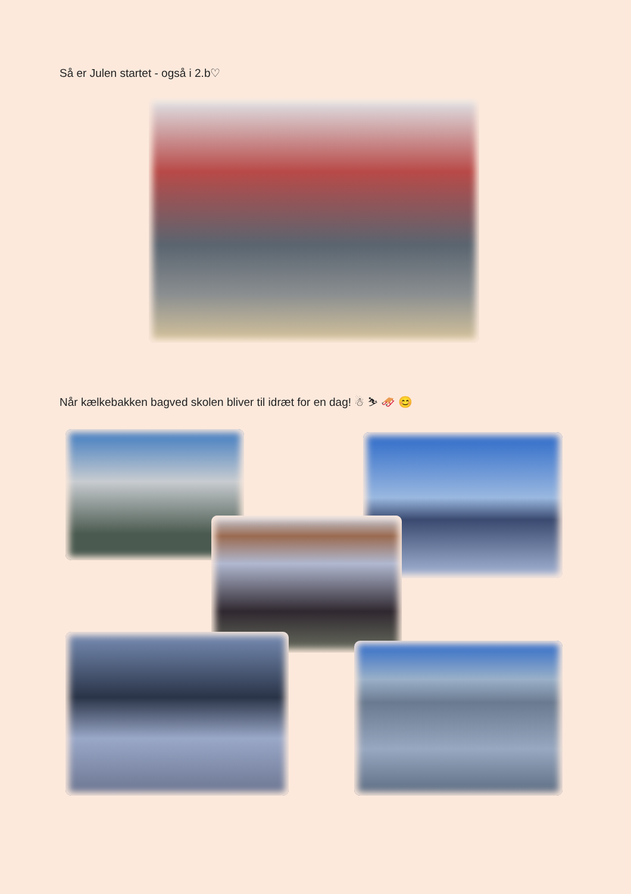Så er Julen startet - også i 2.b♡
Når kælkebakken bagved skolen bliver til idræt for en dag! ☃ ⛷ 🛷 😊